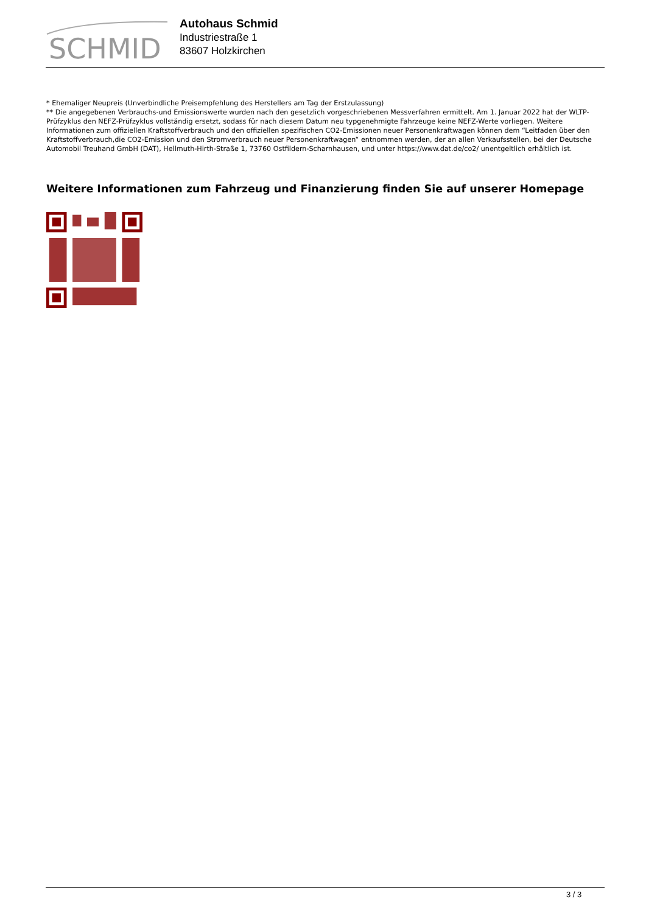SCHMID
Autohaus Schmid
Industriestraße 1
83607 Holzkirchen
* Ehemaliger Neupreis (Unverbindliche Preisempfehlung des Herstellers am Tag der Erstzulassung)
** Die angegebenen Verbrauchs-und Emissionswerte wurden nach den gesetzlich vorgeschriebenen Messverfahren ermittelt. Am 1. Januar 2022 hat der WLTP-Prüfzyklus den NEFZ-Prüfzyklus vollständig ersetzt, sodass für nach diesem Datum neu typgenehmigte Fahrzeuge keine NEFZ-Werte vorliegen. Weitere Informationen zum offiziellen Kraftstoffverbrauch und den offiziellen spezifischen CO2-Emissionen neuer Personenkraftwagen können dem “Leitfaden über den Kraftstoffverbrauch,die CO2-Emission und den Stromverbrauch neuer Personenkraftwagen“ entnommen werden, der an allen Verkaufsstellen, bei der Deutsche Automobil Treuhand GmbH (DAT), Hellmuth-Hirth-Straße 1, 73760 Ostfildern-Scharnhausen, und unter https://www.dat.de/co2/ unentgeltlich erhältlich ist.
Weitere Informationen zum Fahrzeug und Finanzierung finden Sie auf unserer Homepage
3 / 3